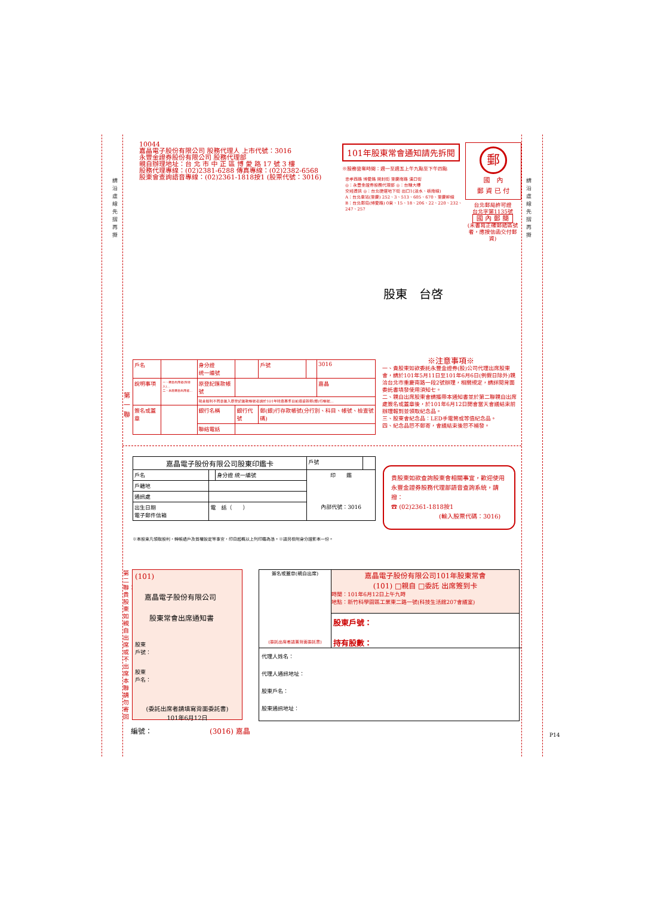請沿虛線先摺再撕
請沿虛線先摺再撕
10044
嘉晶電子股份有限公司 股務代理人 上市代號：3016
永豐金證券股份有限公司 股務代理部
親自辦理地址：台 北 市 中 正 區 博 愛 路 17 號 3 樓
股務代理專線：(02)2381-6288 傳真專線：(02)2382-6568
股東會查詢語音專線：(02)2361-1818按1 (股票代號：3016)
101年股東常會通知請先拆閱
※股務營業時間：週一至週五上午九點至下午四點
忠孝西路 博愛路 開封街 重慶南路 漢口街
◎：永豐金證券股務代理部 ◎：台糖大樓
交通資訊 ◎：台北捷運地下街 出口1(淡水、板南線)
A：台北車站(重慶) 252、3、513、605、670、重慶幹線
B：台北郵局(博愛路) 0東、15、18、206、22、220、232、247、257
郵
國　內
郵 資 已 付
台北郵局許可證
台北字第1135號
國 內 郵 簡
(未書寫正確郵遞區號者，應按信函交付郵資)
股東　台啓
第一聯
| 戶名 | | 身分證 統一編號 | | 戶號 | | 3016 |
| 說明事項 | 一、親自出席者(限本人)… 二、未能親自出席者… | 原登記匯款帳號 | | | | 嘉晶 |
| | | 現金股利不同意匯入原登記匯款帳號者請於101年除息基準日前填妥新郵(銀)行帳號… | | | | |
| 簽名或蓋章 | | 銀行名稱 | 銀行代號 | 郵(銀)行存款帳號(分行別、科目、帳號、檢查號碼) | | |
| | | 聯絡電話 | | | | |
※注意事項※
一、貴股東如欲委託永豐金證券(股)公司代理出席股東會，請於101年5月11日至101年6月6日(例假日除外)親洽台北市重慶南路一段2號辦理，相關規定，請詳閱背面委託書填發使用須知七。
二、親自出席股東會請攜帶本通知書並於第二聯親自出席處簽名或蓋章後，於101年6月12日開會當天會議結束前辦理報到並領取紀念品。
三、股東會紀念品：LED手電筒或等值紀念品。
四、紀念品恕不郵寄，會議結束後恕不補發。
| 嘉晶電子股份有限公司股東印鑑卡 | | | 戶號 | |
| 戶名 | | 身分證 統一編號 | 印 鑑 內部代號：3016 | |
| 戶籍地 | | | | |
| 通訊處 | | | | |
| 出生日期 電子郵件信箱 | 電 話（ ） | | | |
※本股東凡領取股利，轉帳過戶及質權設定等事宜，印日起概以上列印鑑為憑。※請另檢附身分證影本一份。
貴股東如欲查詢股東會相關事宜，歡迎使用永豐金證券股務代理部語音查詢系統，請撥：
☎ (02)2361-1818按1
(輸入股票代碼：3016)
第二聯：貴股東如親自出席或不出席本聯請勿寄回
(101)
嘉晶電子股份有限公司
股東常會出席通知書
股東
戶號：
股東
戶名：
(委託出席者請填寫背面委託書)
101年6月12日
編號：　　　　　　　　(3016) 嘉晶
簽名或蓋章(親自出席)
(委託出席者請蓋背面委託書)
嘉晶電子股份有限公司101年股東常會
(101) □親自 □委託 出席簽到卡
時間：101年6月12日上午九時
地點：新竹科學園區工業東二路一號(科技生活館207會議室)
股東戶號：
持有股數：
代理人姓名：
代理人通訊地址：
股東戶名：
股東通訊地址：
P14